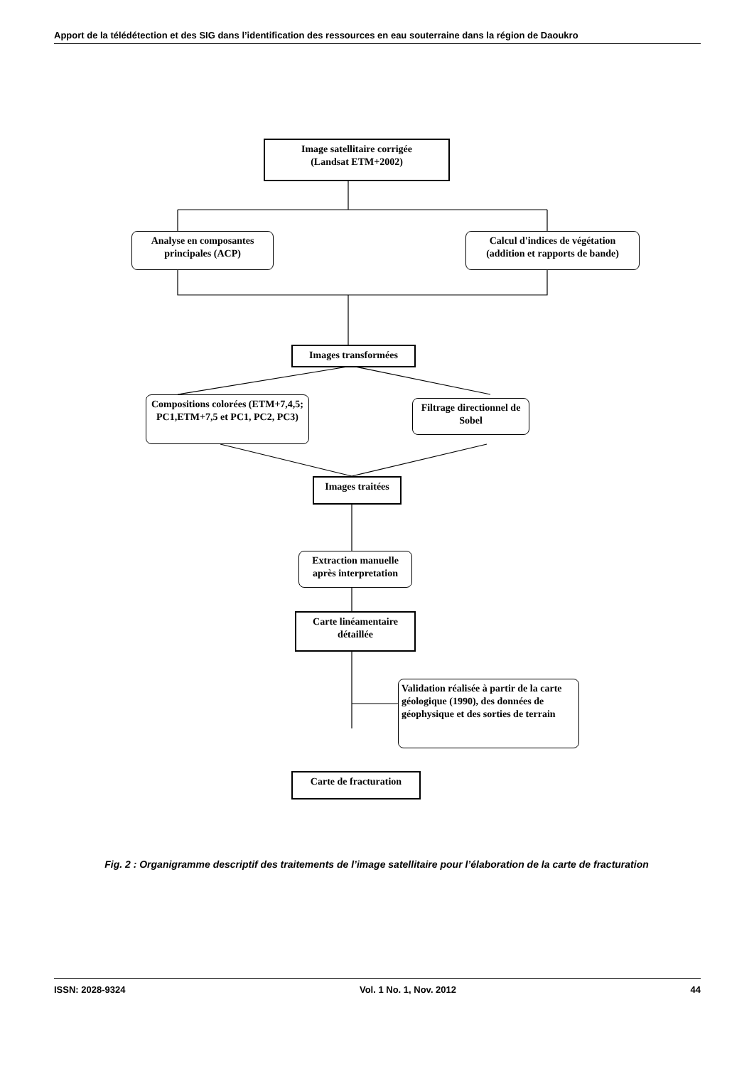Apport de la télédétection et des SIG dans l’identification des ressources en eau souterraine dans la région de Daoukro
Image satellitaire corrigée
(Landsat ETM+2002)
Analyse en composantes principales (ACP)
Calcul d'indices de végétation (addition et rapports de bande)
Images transformées
Compositions colorées (ETM+7,4,5; PC1,ETM+7,5 et PC1, PC2, PC3)
Filtrage directionnel de Sobel
Images traitées
Extraction manuelle après interpretation
Carte linéamentaire détaillée
Validation réalisée à partir de la carte géologique (1990), des données de géophysique et des sorties de terrain
Carte de fracturation
Fig. 2 : Organigramme descriptif des traitements de l’image satellitaire pour l’élaboration de la carte de fracturation
ISSN: 2028-9324 Vol. 1 No. 1, Nov. 2012 44